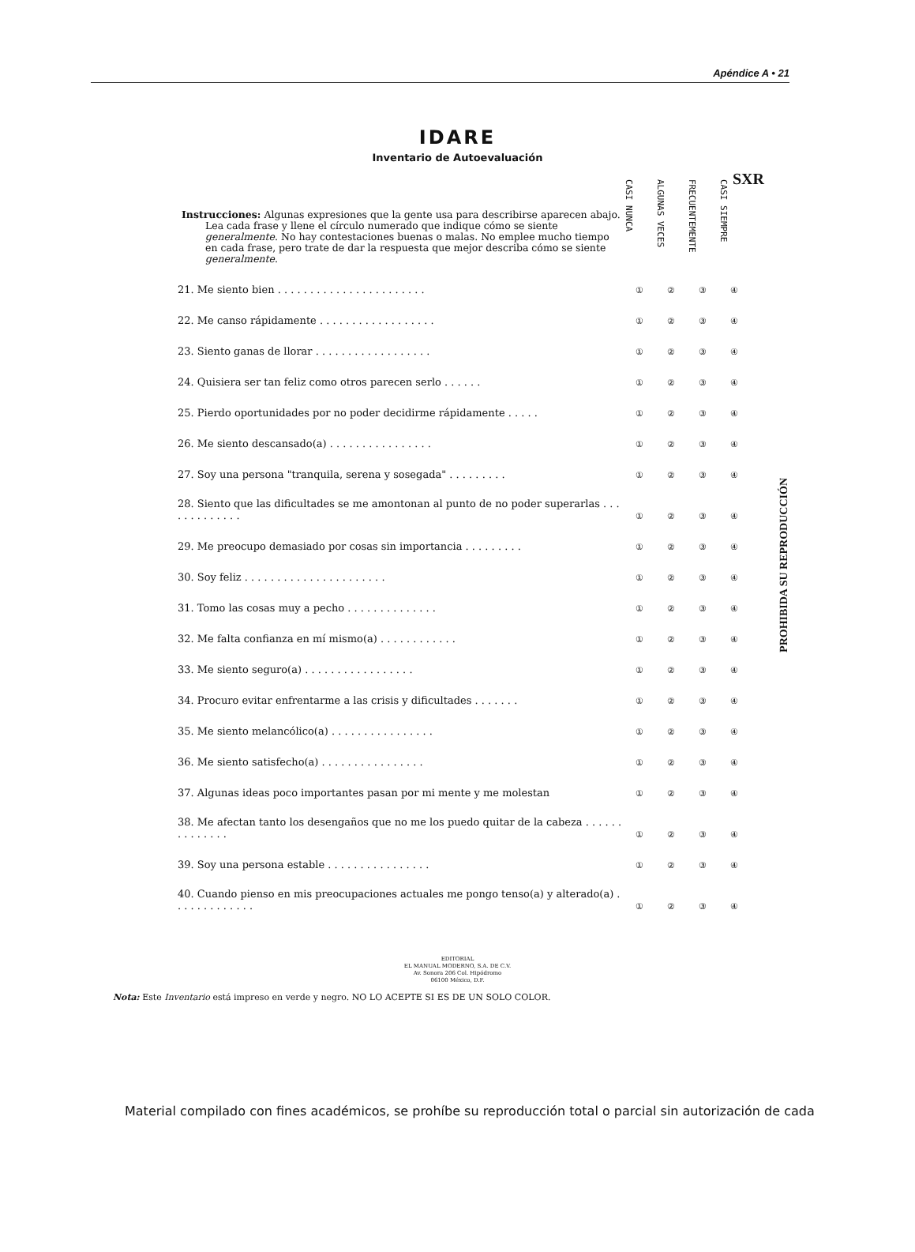Apéndice A • 21
SXR
IDARE
Inventario de Autoevaluación
| Instrucciones: Algunas expresiones que la gente usa para describirse aparecen abajo. Lea cada frase y llene el círculo numerado que indique cómo se siente generalmente . No hay contestaciones buenas o malas. No emplee mucho tiempo en cada frase, pero trate de dar la respuesta que mejor describa cómo se siente generalmente . | CASI NUNCA | ALGUNAS VECES | FRECUENTEMENTE | CASI SIEMPRE |
| 21. Me siento bien . . . . . . . . . . . . . . . . . . . . . . . | ① | ② | ③ | ④ |
| 22. Me canso rápidamente . . . . . . . . . . . . . . . . . . | ① | ② | ③ | ④ |
| 23. Siento ganas de llorar . . . . . . . . . . . . . . . . . . | ① | ② | ③ | ④ |
| 24. Quisiera ser tan feliz como otros parecen serlo . . . . . . | ① | ② | ③ | ④ |
| 25. Pierdo oportunidades por no poder decidirme rápidamente . . . . . | ① | ② | ③ | ④ |
| 26. Me siento descansado(a) . . . . . . . . . . . . . . . . | ① | ② | ③ | ④ |
| 27. Soy una persona "tranquila, serena y sosegada" . . . . . . . . . | ① | ② | ③ | ④ |
| 28. Siento que las dificultades se me amontonan al punto de no poder superarlas . . . . . . . . . . . . . | ① | ② | ③ | ④ |
| 29. Me preocupo demasiado por cosas sin importancia . . . . . . . . . | ① | ② | ③ | ④ |
| 30. Soy feliz . . . . . . . . . . . . . . . . . . . . . . | ① | ② | ③ | ④ |
| 31. Tomo las cosas muy a pecho . . . . . . . . . . . . . . | ① | ② | ③ | ④ |
| 32. Me falta confianza en mí mismo(a) . . . . . . . . . . . . | ① | ② | ③ | ④ |
| 33. Me siento seguro(a) . . . . . . . . . . . . . . . . . | ① | ② | ③ | ④ |
| 34. Procuro evitar enfrentarme a las crisis y dificultades . . . . . . . | ① | ② | ③ | ④ |
| 35. Me siento melancólico(a) . . . . . . . . . . . . . . . . | ① | ② | ③ | ④ |
| 36. Me siento satisfecho(a) . . . . . . . . . . . . . . . . | ① | ② | ③ | ④ |
| 37. Algunas ideas poco importantes pasan por mi mente y me molestan | ① | ② | ③ | ④ |
| 38. Me afectan tanto los desengaños que no me los puedo quitar de la cabeza . . . . . . . . . . . . . . | ① | ② | ③ | ④ |
| 39. Soy una persona estable . . . . . . . . . . . . . . . . | ① | ② | ③ | ④ |
| 40. Cuando pienso en mis preocupaciones actuales me pongo tenso(a) y alterado(a) . . . . . . . . . . . . . | ① | ② | ③ | ④ |
PROHIBIDA SU REPRODUCCIÓN
EDITORIAL
EL MANUAL MODERNO, S.A. DE C.V.
Av. Sonora 206 Col. Hipódromo
06100 México, D.F.
Nota: Este Inventario está impreso en verde y negro. NO LO ACEPTE SI ES DE UN SOLO COLOR.
Material compilado con fines académicos, se prohíbe su reproducción total o parcial sin autorización de cada